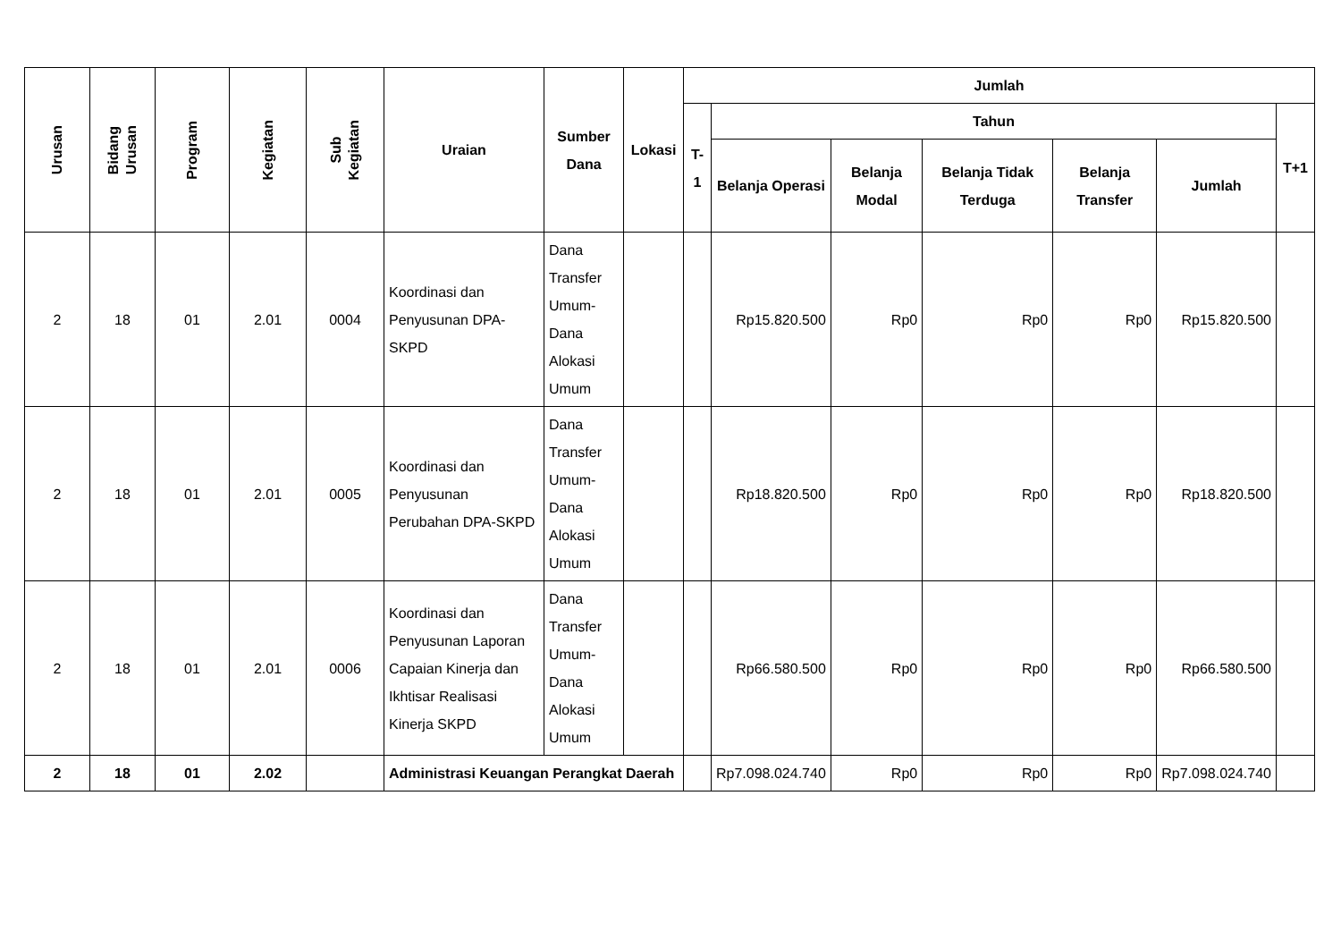| Urusan | Bidang Urusan | Program | Kegiatan | Sub Kegiatan | Uraian | Sumber Dana | Lokasi | Jumlah | | | | | | |
| --- | --- | --- | --- | --- | --- | --- | --- | --- | --- | --- | --- | --- | --- | --- |
| | | | | | | | | T-1 | Tahun | | | | | T+1 |
| | | | | | | | | | Belanja Operasi | Belanja Modal | Belanja Tidak Terduga | Belanja Transfer | Jumlah | |
| 2 | 18 | 01 | 2.01 | 0004 | Koordinasi dan Penyusunan DPA-SKPD | Dana Transfer Umum-Dana Alokasi Umum | | | Rp15.820.500 | Rp0 | Rp0 | Rp0 | Rp15.820.500 | |
| 2 | 18 | 01 | 2.01 | 0005 | Koordinasi dan Penyusunan Perubahan DPA-SKPD | Dana Transfer Umum-Dana Alokasi Umum | | | Rp18.820.500 | Rp0 | Rp0 | Rp0 | Rp18.820.500 | |
| 2 | 18 | 01 | 2.01 | 0006 | Koordinasi dan Penyusunan Laporan Capaian Kinerja dan Ikhtisar Realisasi Kinerja SKPD | Dana Transfer Umum-Dana Alokasi Umum | | | Rp66.580.500 | Rp0 | Rp0 | Rp0 | Rp66.580.500 | |
| 2 | 18 | 01 | 2.02 | | Administrasi Keuangan Perangkat Daerah | | | | Rp7.098.024.740 | Rp0 | Rp0 | Rp0 | Rp7.098.024.740 | |